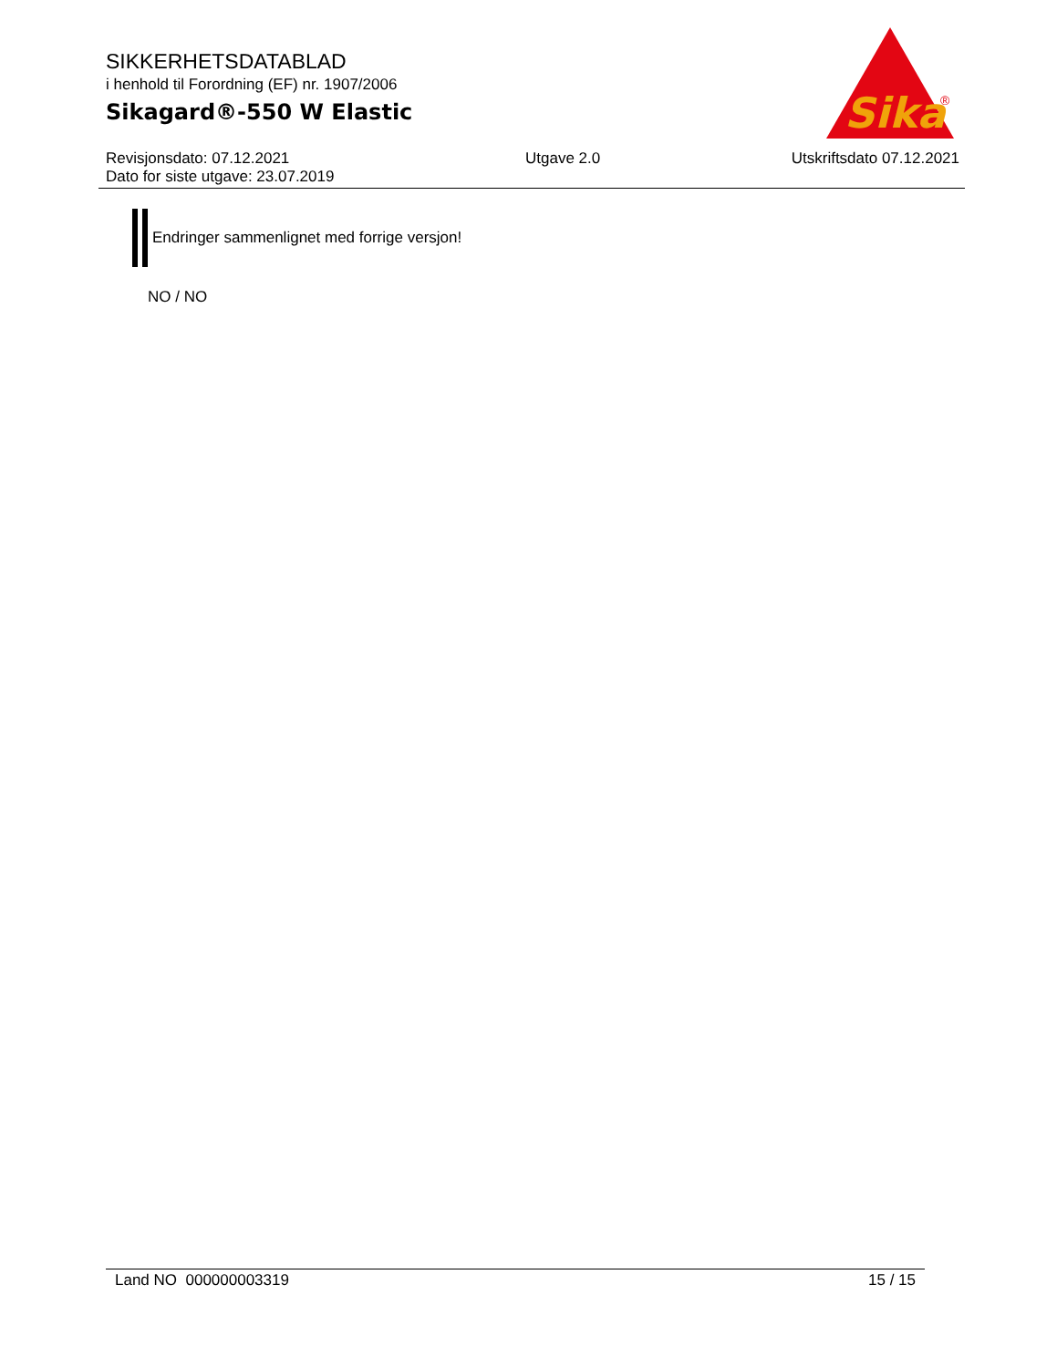SIKKERHETSDATABLAD
i henhold til Forordning (EF) nr. 1907/2006
Sikagard®-550 W Elastic
Sika
®
Revisjonsdato: 07.12.2021
Dato for siste utgave: 23.07.2019
Utgave 2.0 Utskriftsdato 07.12.2021
Endringer sammenlignet med forrige versjon!
NO / NO
Land NO 000000003319 15 / 15